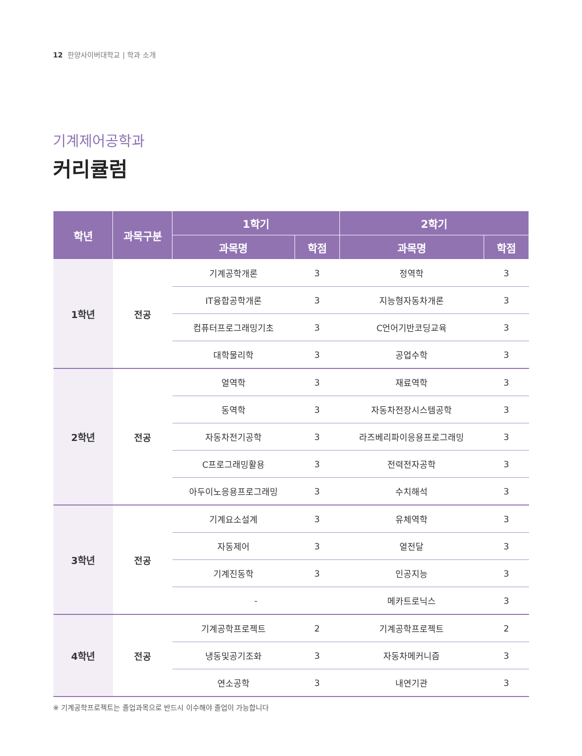12 한양사이버대학교 | 학과 소개
기계제어공학과
커리큘럼
| 학년 | 과목구분 | 1학기 | | 2학기 | |
| --- | --- | --- | --- | --- | --- |
| | | 과목명 | 학점 | 과목명 | 학점 |
| 1학년 | 전공 | 기계공학개론 | 3 | 정역학 | 3 |
| | | IT융합공학개론 | 3 | 지능형자동차개론 | 3 |
| | | 컴퓨터프로그래밍기초 | 3 | C언어기반코딩교육 | 3 |
| | | 대학물리학 | 3 | 공업수학 | 3 |
| 2학년 | 전공 | 열역학 | 3 | 재료역학 | 3 |
| | | 동역학 | 3 | 자동차전장시스템공학 | 3 |
| | | 자동차전기공학 | 3 | 라즈베리파이응용프로그래밍 | 3 |
| | | C프로그래밍활용 | 3 | 전력전자공학 | 3 |
| | | 아두이노응용프로그래밍 | 3 | 수치해석 | 3 |
| 3학년 | 전공 | 기계요소설계 | 3 | 유체역학 | 3 |
| | | 자동제어 | 3 | 열전달 | 3 |
| | | 기계진동학 | 3 | 인공지능 | 3 |
| | | - | | 메카트로닉스 | 3 |
| 4학년 | 전공 | 기계공학프로젝트 | 2 | 기계공학프로젝트 | 2 |
| | | 냉동및공기조화 | 3 | 자동차메커니즘 | 3 |
| | | 연소공학 | 3 | 내연기관 | 3 |
※ 기계공학프로젝트는 졸업과목으로 반드시 이수해야 졸업이 가능합니다